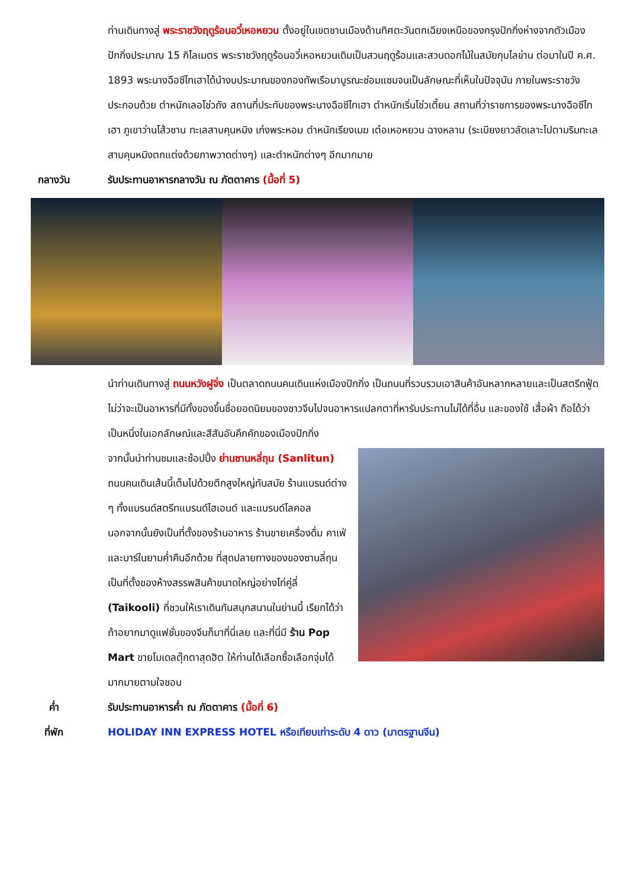ท่านเดินทางสู่ พระราชวังฤดูร้อนอวี๋เหอหยวน ตั้งอยู่ในเขตชานเมืองด้านทิศตะวันตกเฉียงเหนือของกรุงปักกิ่งห่างจากตัวเมืองปักกิ่งประมาณ 15 กิโลเมตร พระราชวังฤดูร้อนอวี๋เหอหยวนเดิมเป็นสวนฤดูร้อนและสวนดอกไม้ในสมัยกุบไลข่าน ต่อมาในปี ค.ศ. 1893 พระนางฉือซีไทเฮาได้นำงบประมาณของกองทัพเรือมาบูรณะซ่อมแซมจนเป็นลักษณะที่เห็นในปัจจุบัน ภายในพระราชวังประกอบด้วย ตำหนักเลอโช่วถัง สถานที่ประทับของพระนางฉือซีไทเฮา ตำหนักเริ่นโช่วเตี้ยน สถานที่ว่าราชการของพระนางฉือซีไทเฮา ภูเขาว่านโส้วซาน ทะเลสาบคุนหมิง เก๋งพระหอม ตำหนักเรียงเมฆ เต๋อเหอหยวน ฉางหลาน (ระเบียงยาวลัดเลาะไปตามริมทะเลสาบคุนหมิงตกแต่งด้วยภาพวาดต่างๆ) และตำหนักต่างๆ อีกมากมาย
กลางวัน รับประทานอาหารกลางวัน ณ ภัตตาคาร (มื้อที่ 5)
นำท่านเดินทางสู่ ถนนหวังฝูจิ่ง เป็นตลาดถนนคนเดินแห่งเมืองปักกิ่ง เป็นถนนที่รวบรวมเอาสินค้าอันหลากหลายและเป็นสตรีทฟู้ด ไม่ว่าจะเป็นอาหารที่มีทั้งของขึ้นชื่อยอดนิยมของชาวจีนไปจนอาหารแปลกตาที่หารับประทานไม่ได้ที่อื่น และของใช้ เสื้อผ้า ถือได้ว่าเป็นหนึ่งในเอกลักษณ์และสีสันอันคึกคักของเมืองปักกิ่ง
จากนั้นนำท่านชมและช้อปปิ้ง ย่านซานหลี่ถุน (Sanlitun) ถนนคนเดินเส้นนี้เต็มไปด้วยตึกสูงใหญ่ทันสมัย ร้านแบรนด์ต่าง ๆ ทั้งแบรนด์สตรีทแบรนด์ไฮเอนด์ และแบรนด์โลคอล นอกจากนั้นยังเป็นที่ตั้งของร้านอาหาร ร้านขายเครื่องดื่ม คาเฟ่ และบาร์ในยามค่ำคืนอีกด้วย ที่สุดปลายทางของของซานลี่ถุนเป็นที่ตั้งของห้างสรรพสินค้าขนาดใหญ่อย่างไท่คู่ลี่ (Taikooli) ที่ชวนให้เราเดินกันสนุกสนานในย่านนี้ เรียกได้ว่าถ้าอยากมาดูแฟชั่นของจีนก็มาที่นี่เลย และที่นี่มี ร้าน Pop Mart ขายโมเดลตุ๊กตาสุดฮิต ให้ท่านได้เลือกซื้อเลือกจุ่มได้มากมายตามใจชอบ
ค่ำ รับประทานอาหารค่ำ ณ ภัตตาคาร (มื้อที่ 6)
ที่พัก HOLIDAY INN EXPRESS HOTEL หรือเทียบเท่าระดับ 4 ดาว (มาตรฐานจีน)